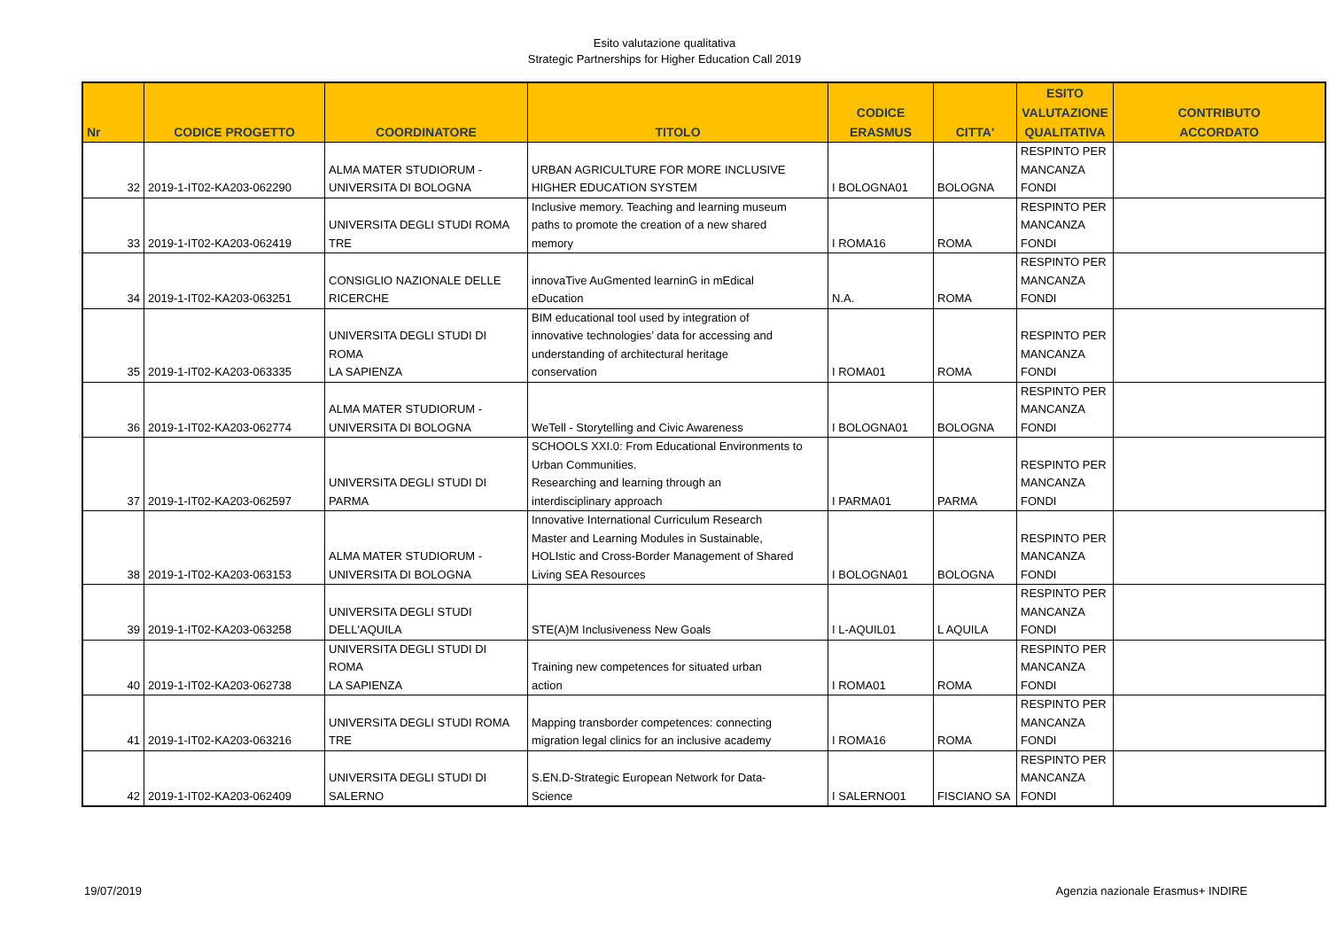Esito valutazione qualitativa
Strategic Partnerships for Higher Education Call 2019
| Nr | CODICE PROGETTO | COORDINATORE | TITOLO | CODICE ERASMUS | CITTA' | ESITO VALUTAZIONE QUALITATIVA | CONTRIBUTO ACCORDATO |
| --- | --- | --- | --- | --- | --- | --- | --- |
| 32 | 2019-1-IT02-KA203-062290 | ALMA MATER STUDIORUM - UNIVERSITA DI BOLOGNA | URBAN AGRICULTURE FOR MORE INCLUSIVE HIGHER EDUCATION SYSTEM | I BOLOGNA01 | BOLOGNA | RESPINTO PER MANCANZA FONDI | |
| 33 | 2019-1-IT02-KA203-062419 | UNIVERSITA DEGLI STUDI ROMA TRE | Inclusive memory. Teaching and learning museum paths to promote the creation of a new shared memory | I ROMA16 | ROMA | RESPINTO PER MANCANZA FONDI | |
| 34 | 2019-1-IT02-KA203-063251 | CONSIGLIO NAZIONALE DELLE RICERCHE | innovaTive AuGmented learninG in mEdical eDucation | N.A. | ROMA | RESPINTO PER MANCANZA FONDI | |
| 35 | 2019-1-IT02-KA203-063335 | UNIVERSITA DEGLI STUDI DI ROMA LA SAPIENZA | BIM educational tool used by integration of innovative technologies’ data for accessing and understanding of architectural heritage conservation | I ROMA01 | ROMA | RESPINTO PER MANCANZA FONDI | |
| 36 | 2019-1-IT02-KA203-062774 | ALMA MATER STUDIORUM - UNIVERSITA DI BOLOGNA | WeTell - Storytelling and Civic Awareness | I BOLOGNA01 | BOLOGNA | RESPINTO PER MANCANZA FONDI | |
| 37 | 2019-1-IT02-KA203-062597 | UNIVERSITA DEGLI STUDI DI PARMA | SCHOOLS XXI.0: From Educational Environments to Urban Communities. Researching and learning through an interdisciplinary approach | I PARMA01 | PARMA | RESPINTO PER MANCANZA FONDI | |
| 38 | 2019-1-IT02-KA203-063153 | ALMA MATER STUDIORUM - UNIVERSITA DI BOLOGNA | Innovative International Curriculum Research Master and Learning Modules in Sustainable, HOLIstic and Cross-Border Management of Shared Living SEA Resources | I BOLOGNA01 | BOLOGNA | RESPINTO PER MANCANZA FONDI | |
| 39 | 2019-1-IT02-KA203-063258 | UNIVERSITA DEGLI STUDI DELL'AQUILA | STE(A)M Inclusiveness New Goals | I L-AQUIL01 | L AQUILA | RESPINTO PER MANCANZA FONDI | |
| 40 | 2019-1-IT02-KA203-062738 | UNIVERSITA DEGLI STUDI DI ROMA LA SAPIENZA | Training new competences for situated urban action | I ROMA01 | ROMA | RESPINTO PER MANCANZA FONDI | |
| 41 | 2019-1-IT02-KA203-063216 | UNIVERSITA DEGLI STUDI ROMA TRE | Mapping transborder competences: connecting migration legal clinics for an inclusive academy | I ROMA16 | ROMA | RESPINTO PER MANCANZA FONDI | |
| 42 | 2019-1-IT02-KA203-062409 | UNIVERSITA DEGLI STUDI DI SALERNO | S.EN.D-Strategic European Network for Data- Science | I SALERNO01 | FISCIANO SA | RESPINTO PER MANCANZA FONDI | |
19/07/2019
Agenzia nazionale Erasmus+ INDIRE